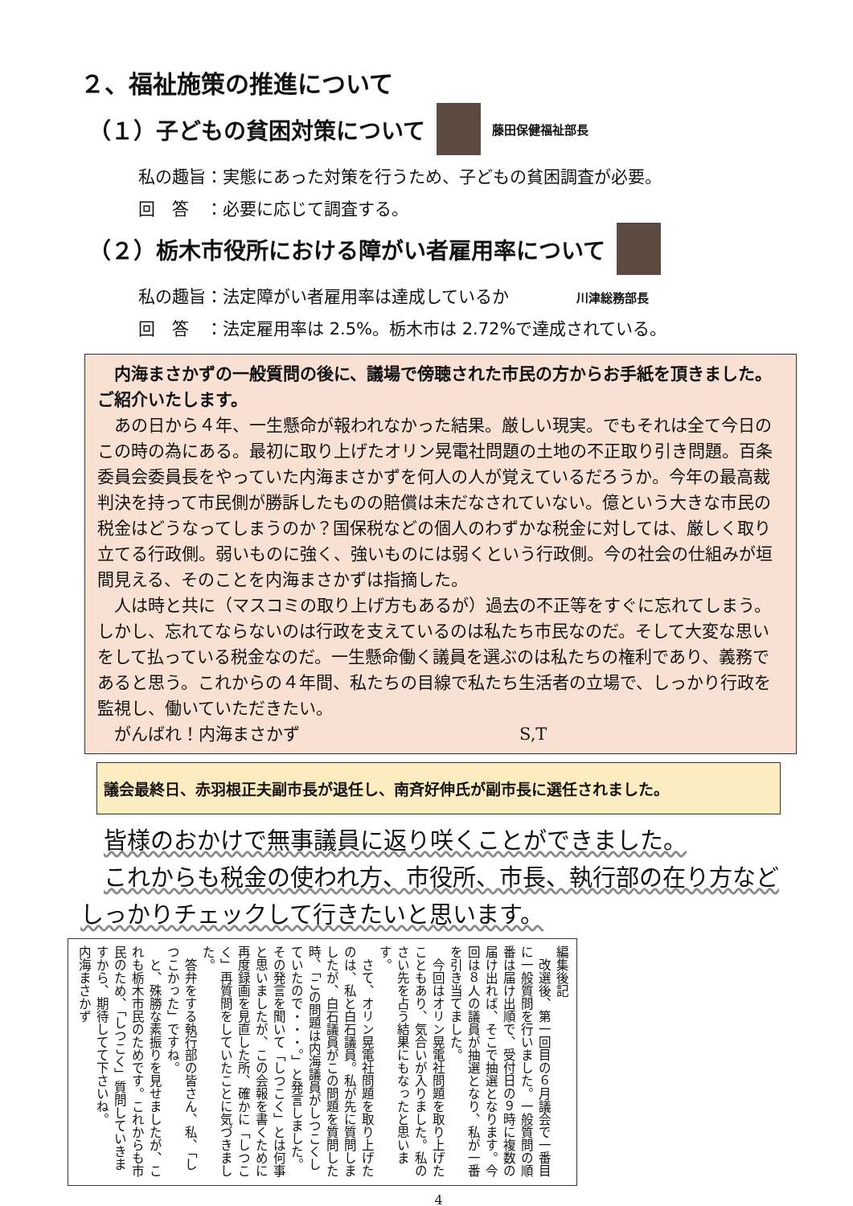２、福祉施策の推進について
（１）子どもの貧困対策について 藤田保健福祉部長
私の趣旨：実態にあった対策を行うため、子どもの貧困調査が必要。
回　答　：必要に応じて調査する。
（２）栃木市役所における障がい者雇用率について
私の趣旨：法定障がい者雇用率は達成しているか　　　　川津総務部長
回　答　：法定雇用率は 2.5%。栃木市は 2.72%で達成されている。
　内海まさかずの一般質問の後に、議場で傍聴された市民の方からお手紙を頂きました。ご紹介いたします。
　あの日から４年、一生懸命が報われなかった結果。厳しい現実。でもそれは全て今日のこの時の為にある。最初に取り上げたオリン晃電社問題の土地の不正取り引き問題。百条委員会委員長をやっていた内海まさかずを何人の人が覚えているだろうか。今年の最高裁判決を持って市民側が勝訴したものの賠償は未だなされていない。億という大きな市民の税金はどうなってしまうのか？国保税などの個人のわずかな税金に対しては、厳しく取り立てる行政側。弱いものに強く、強いものには弱くという行政側。今の社会の仕組みが垣間見える、そのことを内海まさかずは指摘した。
　人は時と共に（マスコミの取り上げ方もあるが）過去の不正等をすぐに忘れてしまう。しかし、忘れてならないのは行政を支えているのは私たち市民なのだ。そして大変な思いをして払っている税金なのだ。一生懸命働く議員を選ぶのは私たちの権利であり、義務であると思う。これからの４年間、私たちの目線で私たち生活者の立場で、しっかり行政を監視し、働いていただきたい。
　がんばれ！内海まさかず　　　　　　　　　　　　　S,T
議会最終日、赤羽根正夫副市長が退任し、南斉好伸氏が副市長に選任されました。
　皆様のおかけで無事議員に返り咲くことができました。
　これからも税金の使われ方、市役所、市長、執行部の在り方などしっかりチェックして行きたいと思います。
編集後記
　改選後、第一回目の６月議会で一番目に一般質問を行いました。一般質問の順番は届け出順で、受付日の９時に複数の届け出れば、そこで抽選となります。今回は８人の議員が抽選となり、私が一番を引き当てました。
　今回はオリン晃電社問題を取り上げたこともあり、気合いが入りました。私のさい先を占う結果にもなったと思います。
　さて、オリン晃電社問題を取り上げたのは、私と白石議員。私が先に質問しましたが、白石議員がこの問題を質問した時、「この問題は内海議員がしつこくしていたので・・・。」と発言しました。その発言を聞いて「しつこく」とは何事と思いましたが、この会報を書くために再度録画を見直した所、確かに「しつこく」再質問をしていたことに気づきました。
　答弁をする執行部の皆さん、私、「しつこかった」ですね。
　と、殊勝な素振りを見せましたが、これも栃木市民のためです。これからも市民のため、「しつこく」質問していきますから、期待してて下さいね。
内海まさかず
4